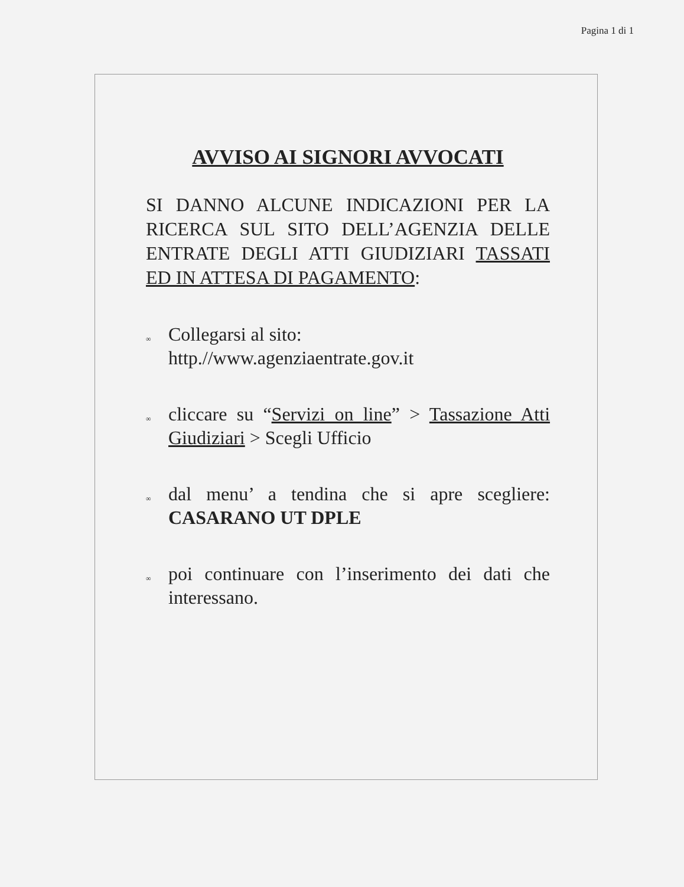Pagina 1 di 1
AVVISO AI SIGNORI AVVOCATI
SI DANNO ALCUNE INDICAZIONI PER LA RICERCA SUL SITO DELL’AGENZIA DELLE ENTRATE DEGLI ATTI GIUDIZIARI TASSATI ED IN ATTESA DI PAGAMENTO:
∞ Collegarsi al sito:
http.//www.agenziaentrate.gov.it
∞ cliccare su “Servizi on line” > Tassazione Atti Giudiziari > Scegli Ufficio
∞ dal menu’ a tendina che si apre scegliere: CASARANO UT DPLE
∞ poi continuare con l’inserimento dei dati che interessano.